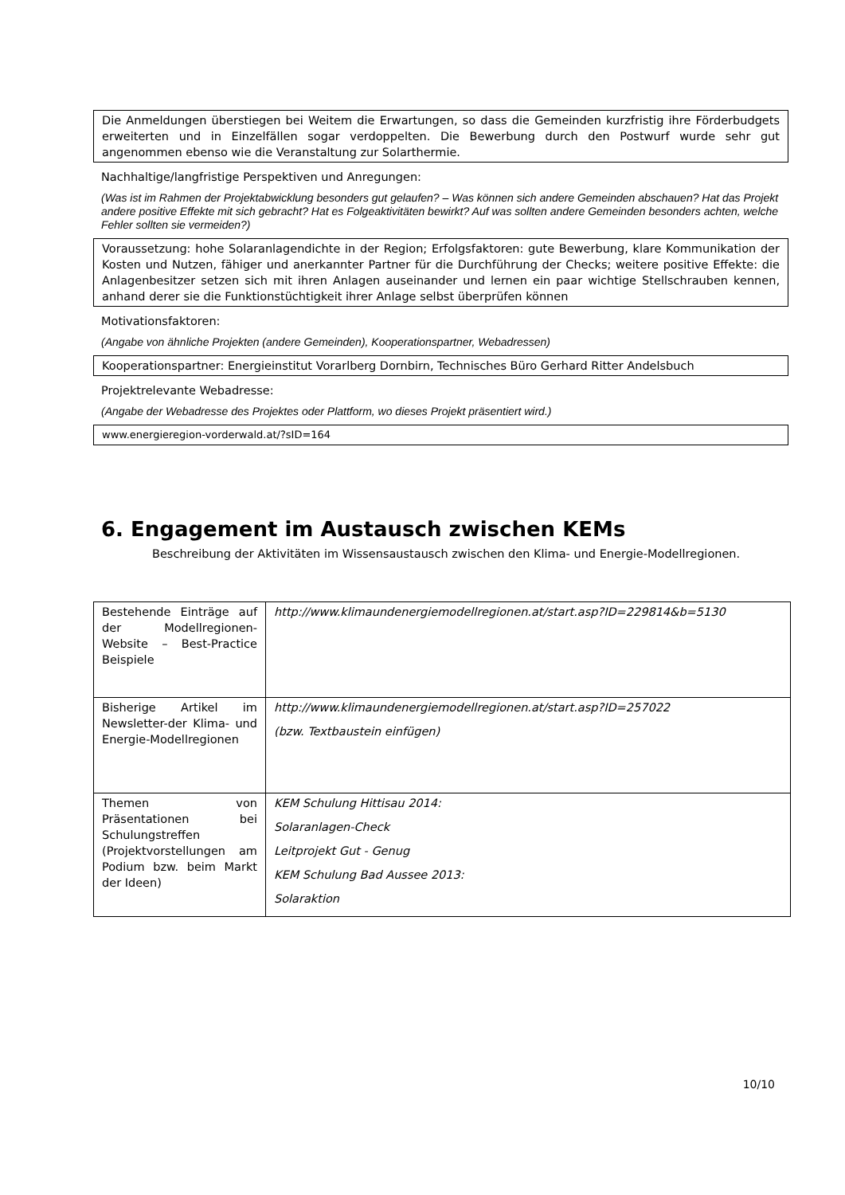Die Anmeldungen überstiegen bei Weitem die Erwartungen, so dass die Gemeinden kurzfristig ihre Förderbudgets erweiterten und in Einzelfällen sogar verdoppelten. Die Bewerbung durch den Postwurf wurde sehr gut angenommen ebenso wie die Veranstaltung zur Solarthermie.
Nachhaltige/langfristige Perspektiven und Anregungen:
(Was ist im Rahmen der Projektabwicklung besonders gut gelaufen? – Was können sich andere Gemeinden abschauen? Hat das Projekt andere positive Effekte mit sich gebracht? Hat es Folgeaktivitäten bewirkt? Auf was sollten andere Gemeinden besonders achten, welche Fehler sollten sie vermeiden?)
Voraussetzung: hohe Solaranlagendichte in der Region; Erfolgsfaktoren: gute Bewerbung, klare Kommunikation der Kosten und Nutzen, fähiger und anerkannter Partner für die Durchführung der Checks; weitere positive Effekte: die Anlagenbesitzer setzen sich mit ihren Anlagen auseinander und lernen ein paar wichtige Stellschrauben kennen, anhand derer sie die Funktionstüchtigkeit ihrer Anlage selbst überprüfen können
Motivationsfaktoren:
(Angabe von ähnliche Projekten (andere Gemeinden), Kooperationspartner, Webadressen)
Kooperationspartner: Energieinstitut Vorarlberg Dornbirn, Technisches Büro Gerhard Ritter Andelsbuch
Projektrelevante Webadresse:
(Angabe der Webadresse des Projektes oder Plattform, wo dieses Projekt präsentiert wird.)
www.energieregion-vorderwald.at/?sID=164
6. Engagement im Austausch zwischen KEMs
Beschreibung der Aktivitäten im Wissensaustausch zwischen den Klima- und Energie-Modellregionen.
| Bestehende Einträge auf der Modellregionen-Website – Best-Practice Beispiele | http://www.klimaundenergiemodellregionen.at/start.asp?ID=229814&b=5130 |
| Bisherige Artikel im Newsletter-der Klima- und Energie-Modellregionen | http://www.klimaundenergiemodellregionen.at/start.asp?ID=257022 (bzw. Textbaustein einfügen) |
| Themen von Präsentationen bei Schulungstreffen (Projektvorstellungen am Podium bzw. beim Markt der Ideen) | KEM Schulung Hittisau 2014: Solaranlagen-Check Leitprojekt Gut - Genug KEM Schulung Bad Aussee 2013: Solaraktion |
10/10